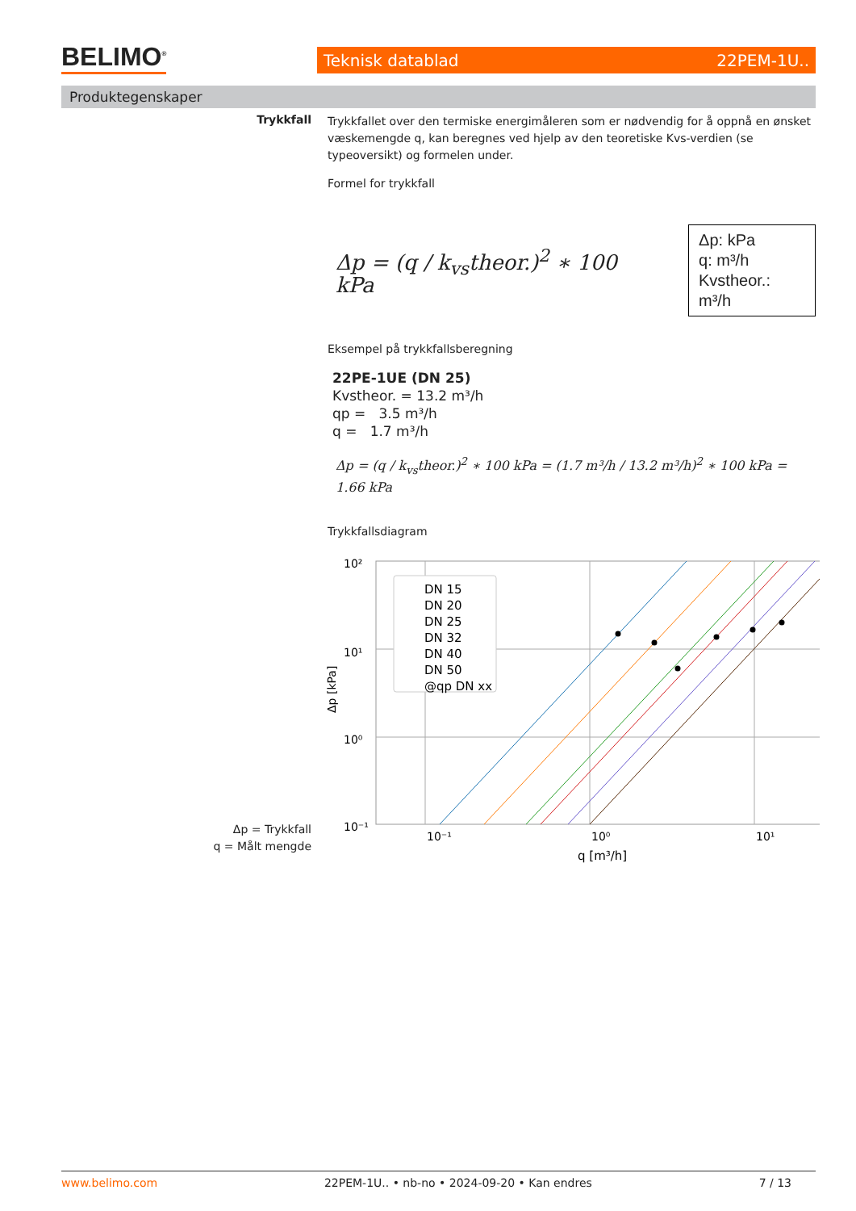BELIMO<sup>®</sup> Teknisk datablad 22PEM-1U..
Produktegenskaper
Trykkfall
Trykkfallet over den termiske energimåleren som er nødvendig for å oppnå en ønsket væskemengde q, kan beregnes ved hjelp av den teoretiske Kvs-verdien (se typeoversikt) og formelen under.
Formel for trykkfall
Δp = (q / k<sub>vs</sub>theor.)<sup>2</sup> ∗ 100 kPa
Δp: kPa
q: m³/h
Kvstheor.: m³/h
Eksempel på trykkfallsberegning
22PE-1UE (DN 25)
Kvstheor. = 13.2 m³/h
qp = 3.5 m³/h
q = 1.7 m³/h
Δp = (q / k<sub>vs</sub>theor.)<sup>2</sup> ∗ 100 kPa = (1.7 m³/h / 13.2 m³/h)<sup>2</sup> ∗ 100 kPa = 1.66 kPa
Trykkfallsdiagram
10²
10¹
10⁰
10⁻¹
DN 15
DN 20
DN 25
DN 32
DN 40
DN 50
@qp DN xx
Δp [kPa]
10⁻¹
10⁰
10¹
q [m³/h]
Δp = Trykkfall
q = Målt mengde
www.belimo.com 22PEM-1U.. • nb-no • 2024-09-20 • Kan endres 7 / 13